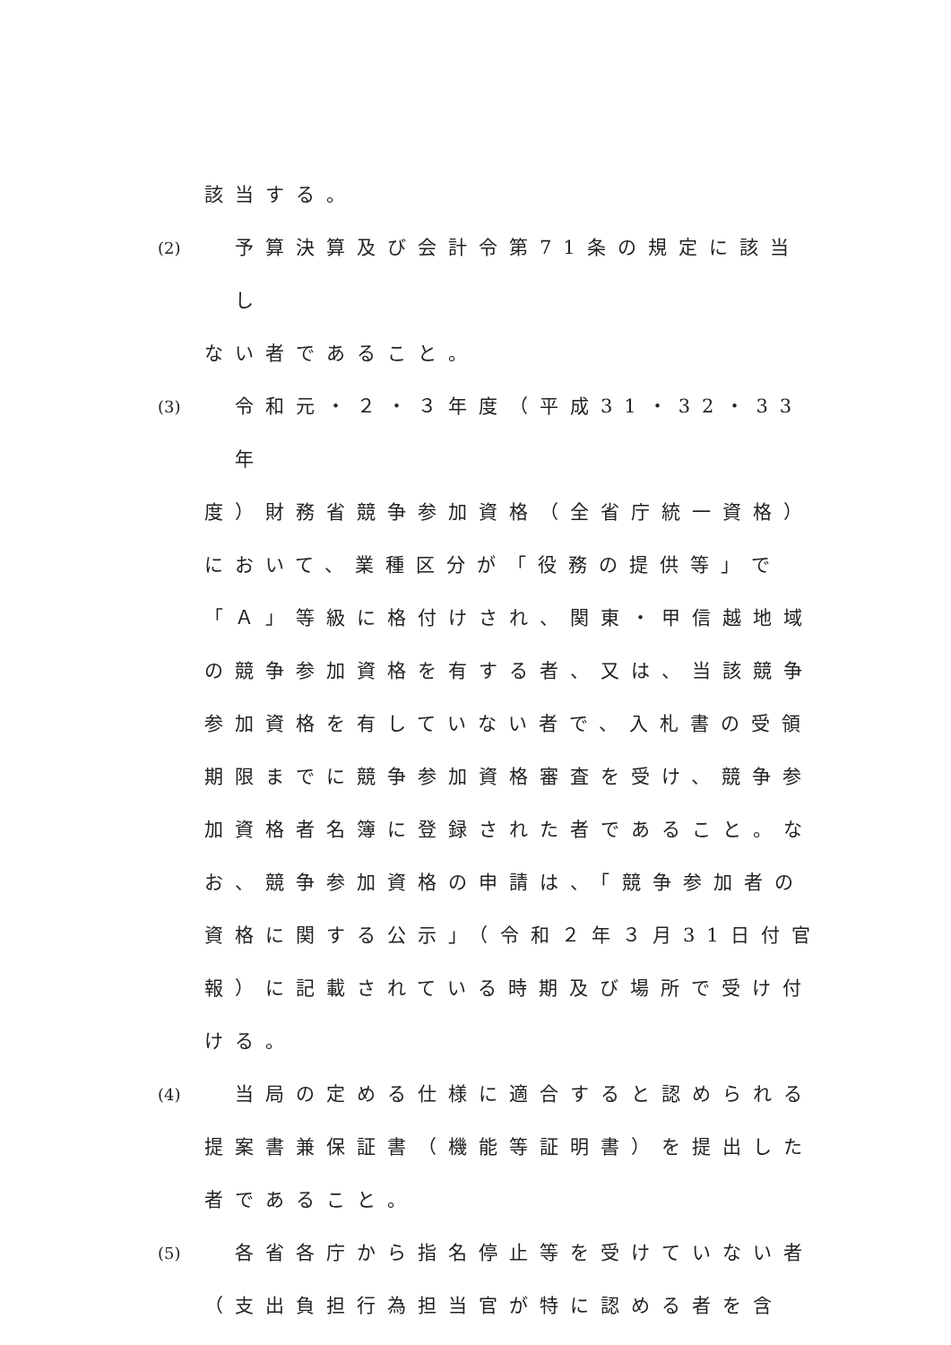該当する。
(2) 予算決算及び会計令第71条の規定に該当し
ない者であること。
(3) 令和元・２・３年度（平成31・32・33年
度）財務省競争参加資格（全省庁統一資格）
において、業種区分が「役務の提供等」で
「Ａ」等級に格付けされ、関東・甲信越地域
の競争参加資格を有する者、又は、当該競争
参加資格を有していない者で、入札書の受領
期限までに競争参加資格審査を受け、競争参
加資格者名簿に登録された者であること。な
お、競争参加資格の申請は、「競争参加者の
資格に関する公示」（令和２年３月31日付官
報）に記載されている時期及び場所で受け付
ける。
(4) 当局の定める仕様に適合すると認められる
提案書兼保証書（機能等証明書）を提出した
者であること。
(5) 各省各庁から指名停止等を受けていない者
（支出負担行為担当官が特に認める者を含